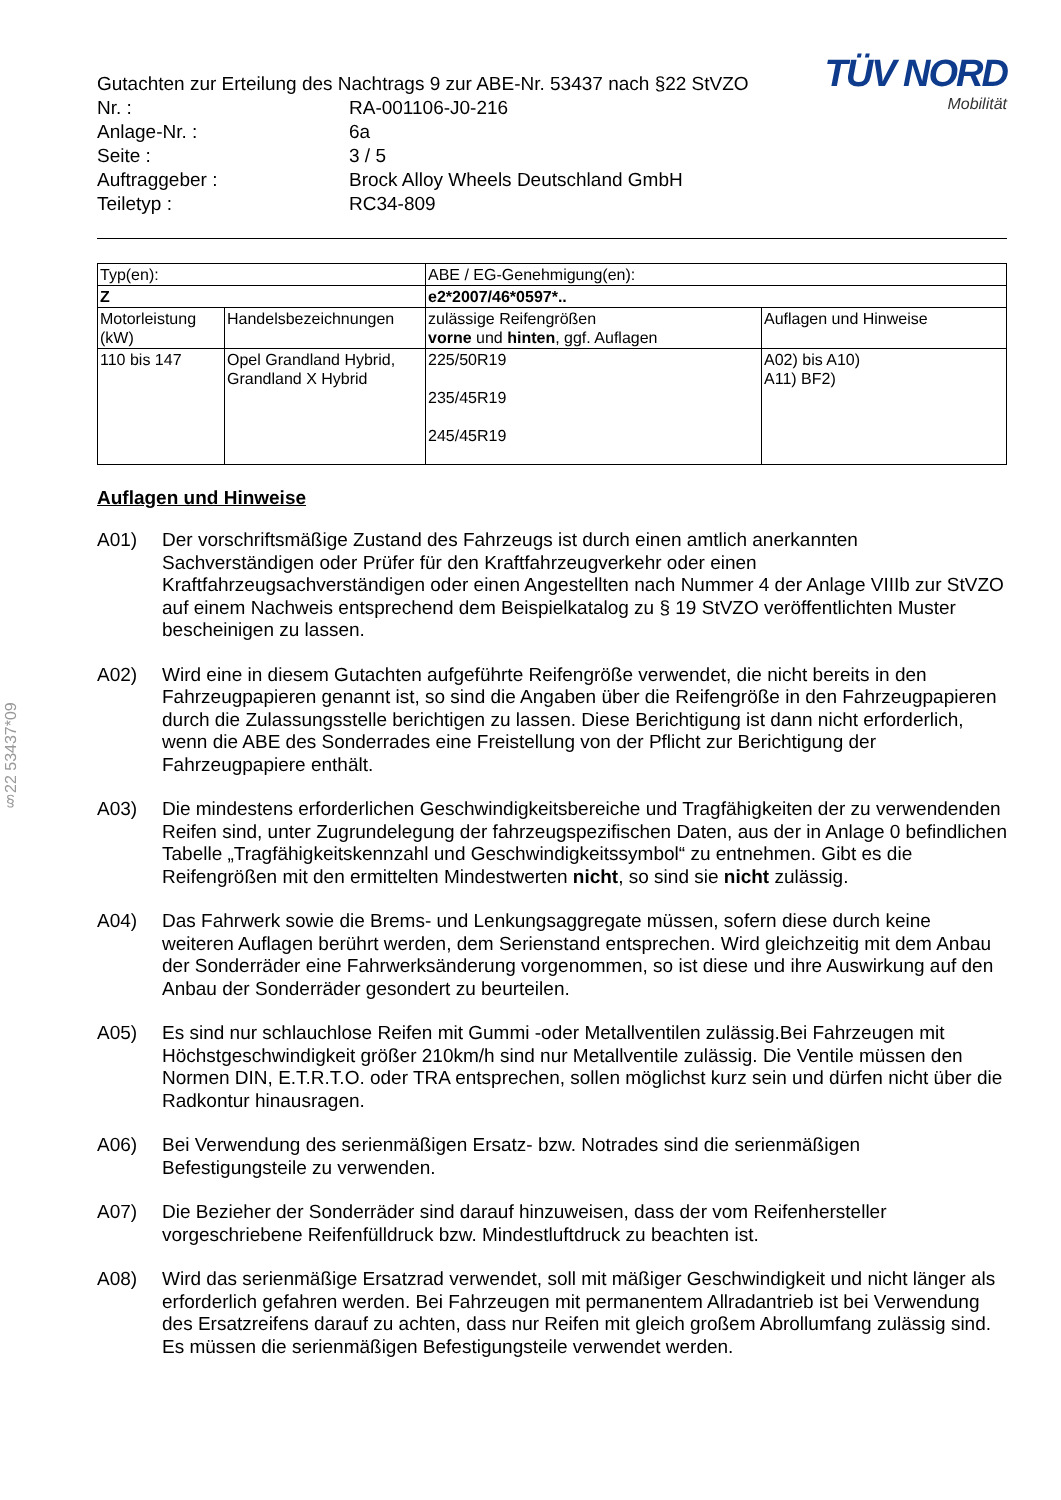§22 53437*09
Gutachten zur Erteilung des Nachtrags 9 zur ABE-Nr. 53437 nach §22 StVZO
| Nr. : | RA-001106-J0-216 |
| Anlage-Nr. : | 6a |
| Seite : | 3 / 5 |
| Auftraggeber : | Brock Alloy Wheels Deutschland GmbH |
| Teiletyp : | RC34-809 |
TÜV NORD
Mobilität
| Typ(en): | | ABE / EG-Genehmigung(en): | |
| Z | | e2*2007/46*0597*.. | |
| Motorleistung (kW) | Handelsbezeichnungen | zulässige Reifengrößen vorne und hinten , ggf. Auflagen | Auflagen und Hinweise |
| 110 bis 147 | Opel Grandland Hybrid, Grandland X Hybrid | 225/50R19 235/45R19 245/45R19 | A02) bis A10) A11) BF2) |
Auflagen und Hinweise
A01) Der vorschriftsmäßige Zustand des Fahrzeugs ist durch einen amtlich anerkannten Sachverständigen oder Prüfer für den Kraftfahrzeugverkehr oder einen Kraftfahrzeugsachverständigen oder einen Angestellten nach Nummer 4 der Anlage VIIIb zur StVZO auf einem Nachweis entsprechend dem Beispielkatalog zu § 19 StVZO veröffentlichten Muster bescheinigen zu lassen.
A02) Wird eine in diesem Gutachten aufgeführte Reifengröße verwendet, die nicht bereits in den Fahrzeugpapieren genannt ist, so sind die Angaben über die Reifengröße in den Fahrzeugpapieren durch die Zulassungsstelle berichtigen zu lassen. Diese Berichtigung ist dann nicht erforderlich, wenn die ABE des Sonderrades eine Freistellung von der Pflicht zur Berichtigung der Fahrzeugpapiere enthält.
A03) Die mindestens erforderlichen Geschwindigkeitsbereiche und Tragfähigkeiten der zu verwendenden Reifen sind, unter Zugrundelegung der fahrzeugspezifischen Daten, aus der in Anlage 0 befindlichen Tabelle „Tragfähigkeitskennzahl und Geschwindigkeitssymbol“ zu entnehmen. Gibt es die Reifengrößen mit den ermittelten Mindestwerten nicht, so sind sie nicht zulässig.
A04) Das Fahrwerk sowie die Brems- und Lenkungsaggregate müssen, sofern diese durch keine weiteren Auflagen berührt werden, dem Serienstand entsprechen. Wird gleichzeitig mit dem Anbau der Sonderräder eine Fahrwerksänderung vorgenommen, so ist diese und ihre Auswirkung auf den Anbau der Sonderräder gesondert zu beurteilen.
A05) Es sind nur schlauchlose Reifen mit Gummi -oder Metallventilen zulässig.Bei Fahrzeugen mit Höchstgeschwindigkeit größer 210km/h sind nur Metallventile zulässig. Die Ventile müssen den Normen DIN, E.T.R.T.O. oder TRA entsprechen, sollen möglichst kurz sein und dürfen nicht über die Radkontur hinausragen.
A06) Bei Verwendung des serienmäßigen Ersatz- bzw. Notrades sind die serienmäßigen Befestigungsteile zu verwenden.
A07) Die Bezieher der Sonderräder sind darauf hinzuweisen, dass der vom Reifenhersteller vorgeschriebene Reifenfülldruck bzw. Mindestluftdruck zu beachten ist.
A08) Wird das serienmäßige Ersatzrad verwendet, soll mit mäßiger Geschwindigkeit und nicht länger als erforderlich gefahren werden. Bei Fahrzeugen mit permanentem Allradantrieb ist bei Verwendung des Ersatzreifens darauf zu achten, dass nur Reifen mit gleich großem Abrollumfang zulässig sind. Es müssen die serienmäßigen Befestigungsteile verwendet werden.